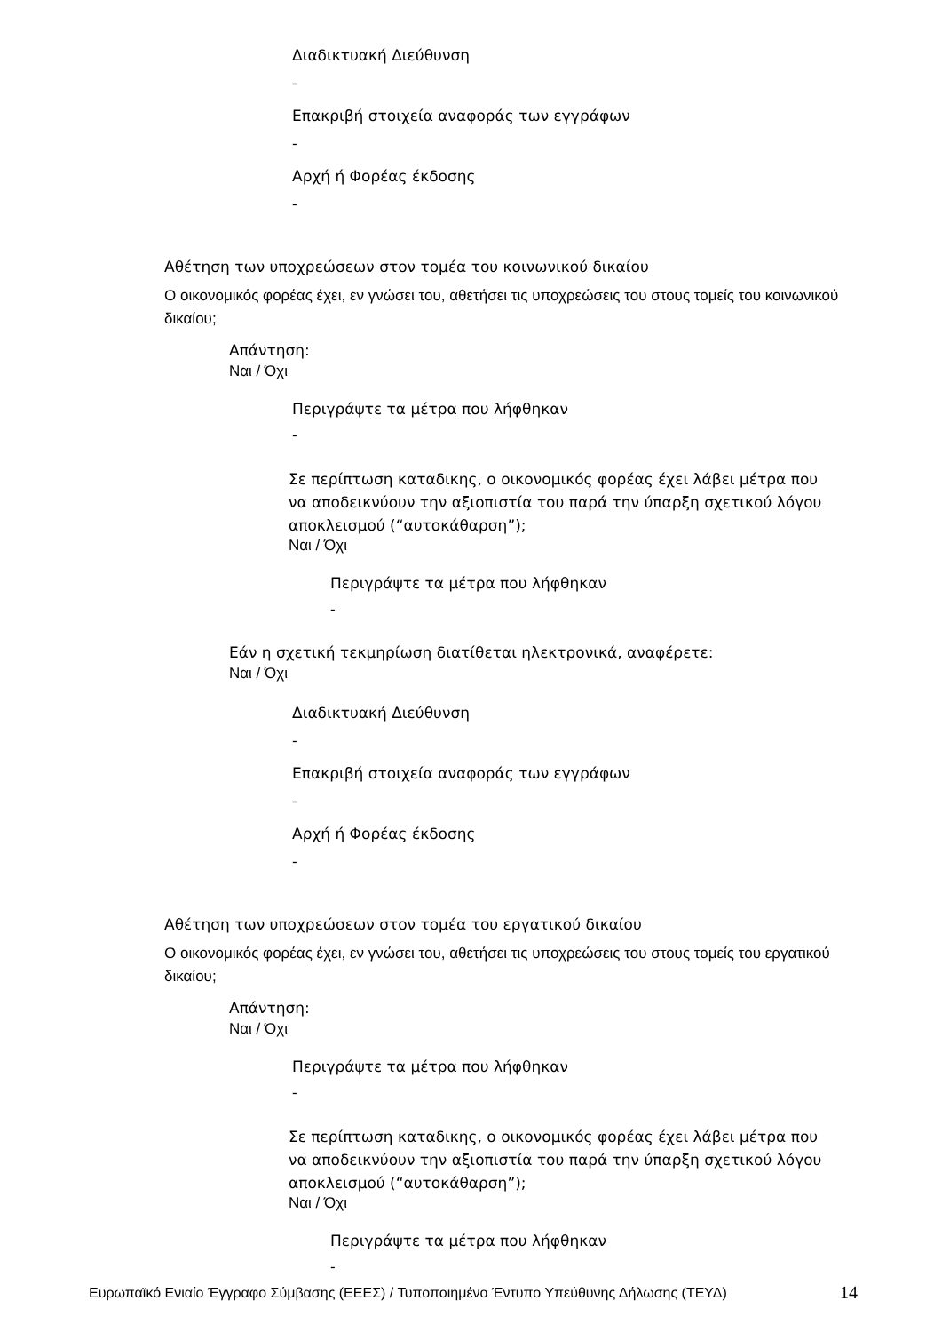Διαδικτυακή Διεύθυνση
-
Επακριβή στοιχεία αναφοράς των εγγράφων
-
Αρχή ή Φορέας έκδοσης
-
Αθέτηση των υποχρεώσεων στον τομέα του κοινωνικού δικαίου
Ο οικονομικός φορέας έχει, εν γνώσει του, αθετήσει τις υποχρεώσεις του στους τομείς του κοινωνικού δικαίου;
Απάντηση:
Ναι / Όχι
Περιγράψτε τα μέτρα που λήφθηκαν
-
Σε περίπτωση καταδικης, ο οικονομικός φορέας έχει λάβει μέτρα που να αποδεικνύουν την αξιοπιστία του παρά την ύπαρξη σχετικού λόγου αποκλεισμού (“αυτοκάθαρση”);
Ναι / Όχι
Περιγράψτε τα μέτρα που λήφθηκαν
-
Εάν η σχετική τεκμηρίωση διατίθεται ηλεκτρονικά, αναφέρετε:
Ναι / Όχι
Διαδικτυακή Διεύθυνση
-
Επακριβή στοιχεία αναφοράς των εγγράφων
-
Αρχή ή Φορέας έκδοσης
-
Αθέτηση των υποχρεώσεων στον τομέα του εργατικού δικαίου
Ο οικονομικός φορέας έχει, εν γνώσει του, αθετήσει τις υποχρεώσεις του στους τομείς του εργατικού δικαίου;
Απάντηση:
Ναι / Όχι
Περιγράψτε τα μέτρα που λήφθηκαν
-
Σε περίπτωση καταδικης, ο οικονομικός φορέας έχει λάβει μέτρα που να αποδεικνύουν την αξιοπιστία του παρά την ύπαρξη σχετικού λόγου αποκλεισμού (“αυτοκάθαρση”);
Ναι / Όχι
Περιγράψτε τα μέτρα που λήφθηκαν
-
Ευρωπαϊκό Ενιαίο Έγγραφο Σύμβασης (ΕΕΕΣ) / Τυποποιημένο Έντυπο Υπεύθυνης Δήλωσης (ΤΕΥΔ)
14